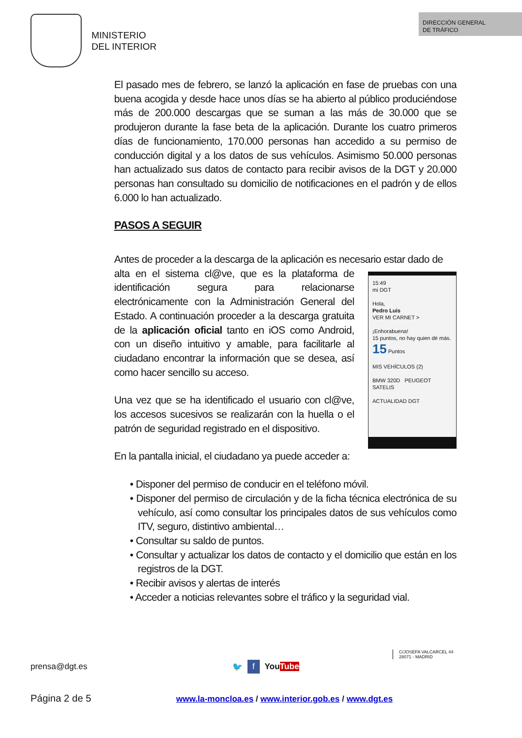MINISTERIO
DEL INTERIOR
DIRECCIÓN GENERAL
DE TRÁFICO
El pasado mes de febrero, se lanzó la aplicación en fase de pruebas con una buena acogida y desde hace unos días se ha abierto al público produciéndose más de 200.000 descargas que se suman a las más de 30.000 que se produjeron durante la fase beta de la aplicación. Durante los cuatro primeros días de funcionamiento, 170.000 personas han accedido a su permiso de conducción digital y a los datos de sus vehículos. Asimismo 50.000 personas han actualizado sus datos de contacto para recibir avisos de la DGT y 20.000 personas han consultado su domicilio de notificaciones en el padrón y de ellos 6.000 lo han actualizado.
PASOS A SEGUIR
Antes de proceder a la descarga de la aplicación es necesario estar dado de
alta en el sistema cl@ve, que es la plataforma de identificación segura para relacionarse electrónicamente con la Administración General del Estado. A continuación proceder a la descarga gratuita de la aplicación oficial tanto en iOS como Android, con un diseño intuitivo y amable, para facilitarle al ciudadano encontrar la información que se desea, así como hacer sencillo su acceso.
Una vez que se ha identificado el usuario con cl@ve, los accesos sucesivos se realizarán con la huella o el patrón de seguridad registrado en el dispositivo.
15:49
mi DGT
Hola,
Pedro Luis
VER MI CARNET >
¡Enhorabuena!
15 puntos, no hay quien dé más.
15 Puntos
MIS VEHÍCULOS (2)
BMW 320D PEUGEOT SATELIS
ACTUALIDAD DGT
En la pantalla inicial, el ciudadano ya puede acceder a:
• Disponer del permiso de conducir en el teléfono móvil.
• Disponer del permiso de circulación y de la ficha técnica electrónica de su vehículo, así como consultar los principales datos de sus vehículos como ITV, seguro, distintivo ambiental…
• Consultar su saldo de puntos.
• Consultar y actualizar los datos de contacto y el domicilio que están en los registros de la DGT.
• Recibir avisos y alertas de interés
• Acceder a noticias relevantes sobre el tráfico y la seguridad vial.
prensa@dgt.es 🐦 f YouTube C/JOSEFA VALCARCEL 44
28071 - MADRID
Página 2 de 5 www.la-moncloa.es / www.interior.gob.es / www.dgt.es